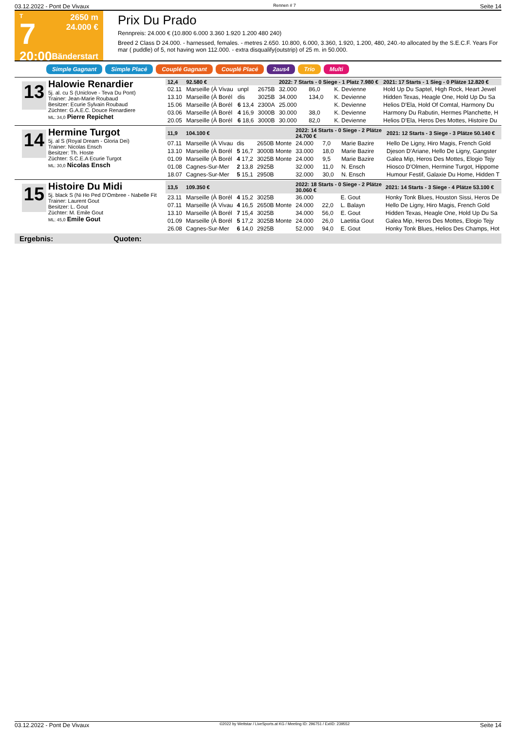03.12.2022 - Pont De Vivaux Rennen # 7 Seite 14
T
7
20:00
2650 m
24.000 €
Bänderstart
Prix Du Prado
Rennpreis: 24.000 € (10.800 6.000 3.360 1.920 1.200 480 240)
Breed 2 Class D 24.000. - harnessed, females. - metres 2.650. 10.800, 6.000, 3.360, 1.920, 1.200, 480, 240.-to allocated by the S.E.C.F. Years For mar ( puddle) of 5, not having won 112.000. - extra disqualify(outstrip) of 25 m. in 50.000.
Simple Gagnant Simple Placé Couplé Gagnant Couplé Placé 2aus4 Trio Multi
13
Halowie Renardier
5j. al. cu S (Uniclove - Teva Du Pont)
Trainer: Jean-Marie Roubaud
Besitzer: Ecurie Sylvain Roubaud
Züchter: G.A.E.C. Douce Renardiere
ML: 34,0 Pierre Repichet
| 12,4 | 92.580 € | | | 2022: 7 Starts - 0 Siege - 1 Platz 7.980 € | | | 2021: 17 Starts - 1 Sieg - 0 Plätze 12.820 € |
| --- | --- | --- | --- | --- | --- | --- | --- |
| 02.11 | Marseille (À Vivau | unpl | 2675B | 32.000 | 86,0 | K. Devienne | Hold Up Du Saptel, High Rock, Heart Jewel |
| 13.10 | Marseille (À Borél | dis | 3025B | 34.000 | 134,0 | K. Devienne | Hidden Texas, Heagle One, Hold Up Du Sa |
| 15.06 | Marseille (À Borél | 6 13,4 | 2300A | 25.000 | | K. Devienne | Helios D'Ela, Hold Of Comtal, Harmony Du |
| 03.06 | Marseille (À Borél | 4 16,9 | 3000B | 30.000 | 38,0 | K. Devienne | Harmony Du Rabutin, Hermes Planchette, H |
| 20.05 | Marseille (À Borél | 6 18,6 | 3000B | 30.000 | 82,0 | K. Devienne | Helios D'Ela, Heros Des Mottes, Histoire Du |
14
Hermine Turgot
5j. al S (Royal Dream - Gloria Dei)
Trainer: Nicolas Ensch
Besitzer: Th. Hoste
Züchter: S.C.E.A Ecurie Turgot
ML: 30,0 Nicolas Ensch
| 11,9 | 104.100 € | | | 2022: 14 Starts - 0 Siege - 2 Plätze 24.700 € | | | 2021: 12 Starts - 3 Siege - 3 Plätze 50.140 € |
| --- | --- | --- | --- | --- | --- | --- | --- |
| 07.11 | Marseille (À Vivau | dis | 2650B Monte | 24.000 | 7,0 | Marie Bazire | Hello De Ligny, Hiro Magis, French Gold |
| 13.10 | Marseille (À Borél | 5 16,7 | 3000B Monte | 33.000 | 18,0 | Marie Bazire | Djeson D'Ariane, Hello De Ligny, Gangster |
| 01.09 | Marseille (À Borél | 4 17,2 | 3025B Monte | 24.000 | 9,5 | Marie Bazire | Galea Mip, Heros Des Mottes, Elogio Tejy |
| 01.08 | Cagnes-Sur-Mer | 2 13,8 | 2925B | 32.000 | 11,0 | N. Ensch | Hiosco D'Olmen, Hermine Turgot, Hippome |
| 18.07 | Cagnes-Sur-Mer | 5 15,1 | 2950B | 32.000 | 30,0 | N. Ensch | Humour Festif, Galaxie Du Home, Hidden T |
15
Histoire Du Midi
5j. black S (Ni Ho Ped D'Ombree - Nabelle Fit
Trainer: Laurent Gout
Besitzer: L. Gout
Züchter: M. Emile Gout
ML: 45,0 Emile Gout
| 13,5 | 109.350 € | | | 2022: 18 Starts - 0 Siege - 2 Plätze 30.060 € | | | 2021: 14 Starts - 3 Siege - 4 Plätze 53.100 € |
| --- | --- | --- | --- | --- | --- | --- | --- |
| 23.11 | Marseille (À Borél | 4 15,2 | 3025B | 36.000 | | E. Gout | Honky Tonk Blues, Houston Sissi, Heros De |
| 07.11 | Marseille (À Vivau | 4 16,5 | 2650B Monte | 24.000 | 22,0 | L. Balayn | Hello De Ligny, Hiro Magis, French Gold |
| 13.10 | Marseille (À Borél | 7 15,4 | 3025B | 34.000 | 56,0 | E. Gout | Hidden Texas, Heagle One, Hold Up Du Sa |
| 01.09 | Marseille (À Borél | 5 17,2 | 3025B Monte | 24.000 | 26,0 | Laetitia Gout | Galea Mip, Heros Des Mottes, Elogio Tejy |
| 26.08 | Cagnes-Sur-Mer | 6 14,0 | 2925B | 52.000 | 94,0 | E. Gout | Honky Tonk Blues, Helios Des Champs, Hot |
Ergebnis: Quoten:
03.12.2022 - Pont De Vivaux ©2022 by Wettstar / LiveSports.at KG / Meeting ID: 296751 / ExtID: 239552 Seite 14